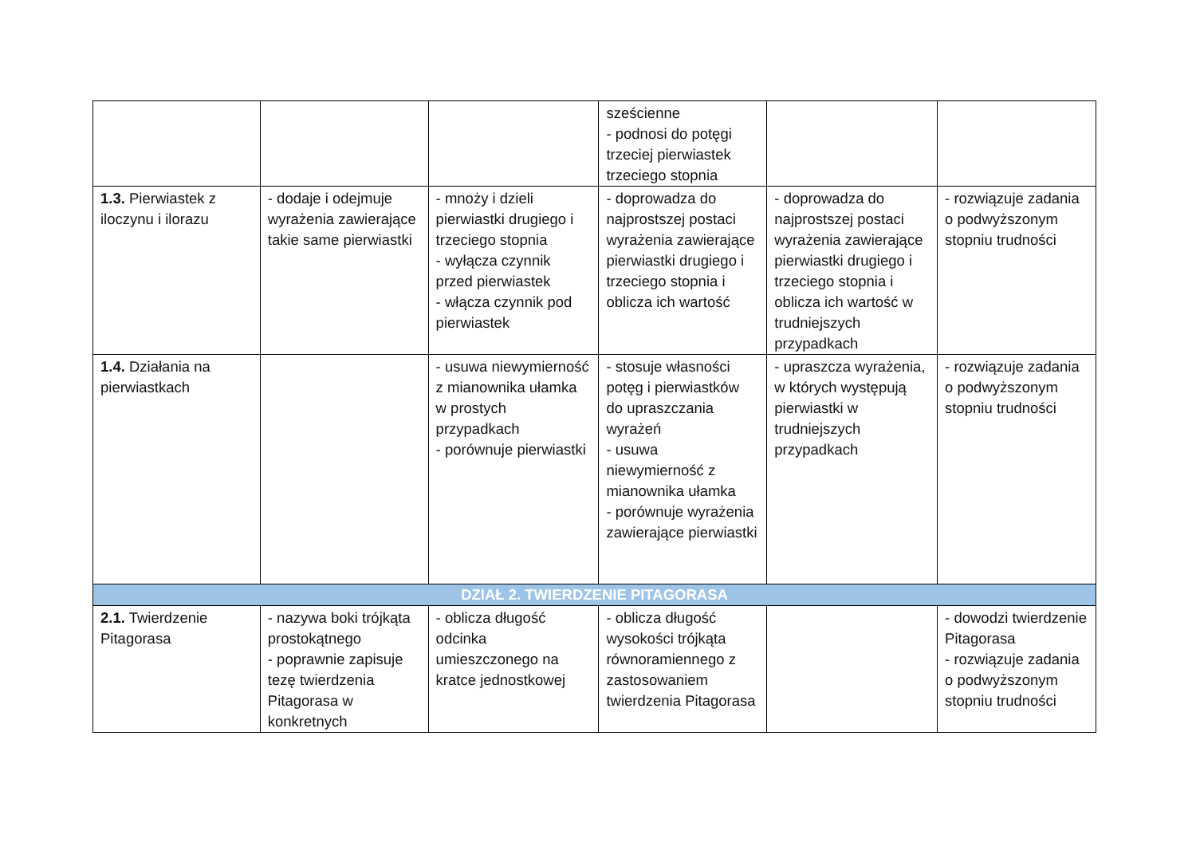| | | | sześcienne - podnosi do potęgi trzeciej pierwiastek trzeciego stopnia | | |
| 1.3. Pierwiastek z iloczynu i ilorazu | - dodaje i odejmuje wyrażenia zawierające takie same pierwiastki | - mnoży i dzieli pierwiastki drugiego i trzeciego stopnia - wyłącza czynnik przed pierwiastek - włącza czynnik pod pierwiastek | - doprowadza do najprostszej postaci wyrażenia zawierające pierwiastki drugiego i trzeciego stopnia i oblicza ich wartość | - doprowadza do najprostszej postaci wyrażenia zawierające pierwiastki drugiego i trzeciego stopnia i oblicza ich wartość w trudniejszych przypadkach | - rozwiązuje zadania o podwyższonym stopniu trudności |
| 1.4. Działania na pierwiastkach | | - usuwa niewymierność z mianownika ułamka w prostych przypadkach - porównuje pierwiastki | - stosuje własności potęg i pierwiastków do upraszczania wyrażeń - usuwa niewymierność z mianownika ułamka - porównuje wyrażenia zawierające pierwiastki | - upraszcza wyrażenia, w których występują pierwiastki w trudniejszych przypadkach | - rozwiązuje zadania o podwyższonym stopniu trudności |
| DZIAŁ 2. TWIERDZENIE PITAGORASA | | | | | |
| 2.1. Twierdzenie Pitagorasa | - nazywa boki trójkąta prostokątnego - poprawnie zapisuje tezę twierdzenia Pitagorasa w konkretnych | - oblicza długość odcinka umieszczonego na kratce jednostkowej | - oblicza długość wysokości trójkąta równoramiennego z zastosowaniem twierdzenia Pitagorasa | | - dowodzi twierdzenie Pitagorasa - rozwiązuje zadania o podwyższonym stopniu trudności |